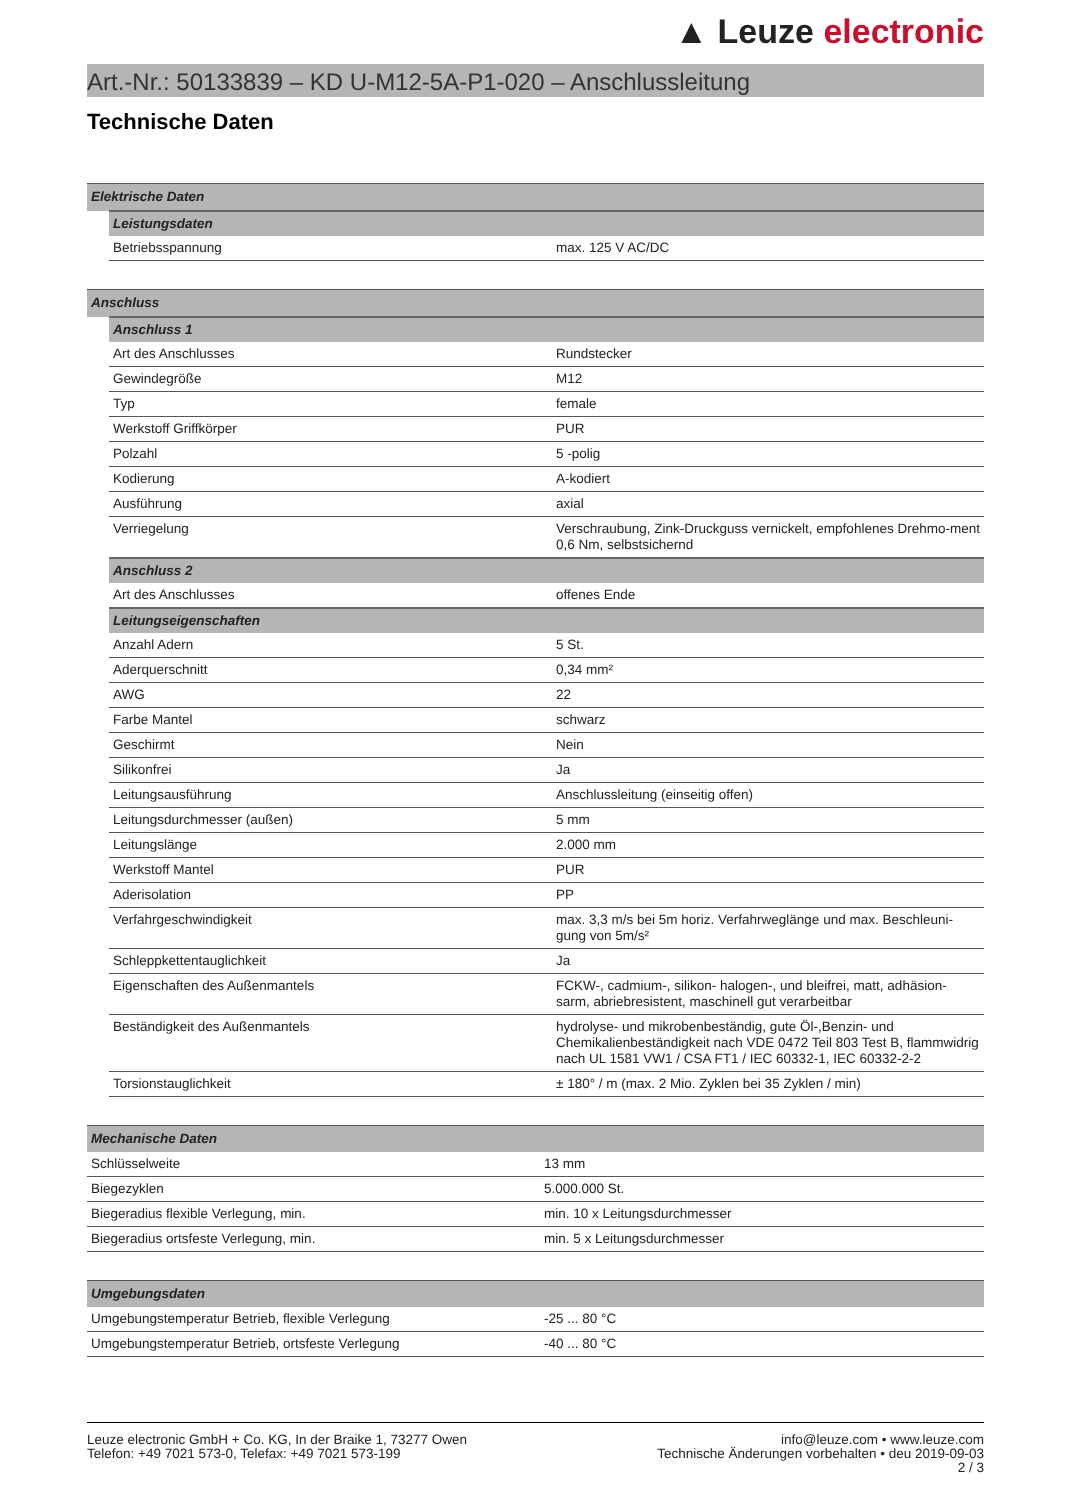▲ Leuze electronic
Art.-Nr.: 50133839 – KD U-M12-5A-P1-020 – Anschlussleitung
Technische Daten
| Elektrische Daten | | |
| | Leistungsdaten | |
| | Betriebsspannung | max. 125 V AC/DC |
| Anschluss | | |
| | Anschluss 1 | |
| | Art des Anschlusses | Rundstecker |
| | Gewindegröße | M12 |
| | Typ | female |
| | Werkstoff Griffkörper | PUR |
| | Polzahl | 5 -polig |
| | Kodierung | A-kodiert |
| | Ausführung | axial |
| | Verriegelung | Verschraubung, Zink-Druckguss vernickelt, empfohlenes Drehmo-ment 0,6 Nm, selbstsichernd |
| | Anschluss 2 | |
| | Art des Anschlusses | offenes Ende |
| | Leitungseigenschaften | |
| | Anzahl Adern | 5 St. |
| | Aderquerschnitt | 0,34 mm² |
| | AWG | 22 |
| | Farbe Mantel | schwarz |
| | Geschirmt | Nein |
| | Silikonfrei | Ja |
| | Leitungsausführung | Anschlussleitung (einseitig offen) |
| | Leitungsdurchmesser (außen) | 5 mm |
| | Leitungslänge | 2.000 mm |
| | Werkstoff Mantel | PUR |
| | Aderisolation | PP |
| | Verfahrgeschwindigkeit | max. 3,3 m/s bei 5m horiz. Verfahrweglänge und max. Beschleuni-gung von 5m/s² |
| | Schleppkettentauglichkeit | Ja |
| | Eigenschaften des Außenmantels | FCKW-, cadmium-, silikon- halogen-, und bleifrei, matt, adhäsion-sarm, abriebresistent, maschinell gut verarbeitbar |
| | Beständigkeit des Außenmantels | hydrolyse- und mikrobenbeständig, gute Öl-,Benzin- und Chemikalienbeständigkeit nach VDE 0472 Teil 803 Test B, flammwidrig nach UL 1581 VW1 / CSA FT1 / IEC 60332-1, IEC 60332-2-2 |
| | Torsionstauglichkeit | ± 180° / m (max. 2 Mio. Zyklen bei 35 Zyklen / min) |
| Mechanische Daten | |
| Schlüsselweite | 13 mm |
| Biegezyklen | 5.000.000 St. |
| Biegeradius flexible Verlegung, min. | min. 10 x Leitungsdurchmesser |
| Biegeradius ortsfeste Verlegung, min. | min. 5 x Leitungsdurchmesser |
| Umgebungsdaten | |
| Umgebungstemperatur Betrieb, flexible Verlegung | -25 ... 80 °C |
| Umgebungstemperatur Betrieb, ortsfeste Verlegung | -40 ... 80 °C |
Leuze electronic GmbH + Co. KG, In der Braike 1, 73277 Owen
Telefon: +49 7021 573-0, Telefax: +49 7021 573-199
info@leuze.com • www.leuze.com
Technische Änderungen vorbehalten • deu 2019-09-03
2 / 3